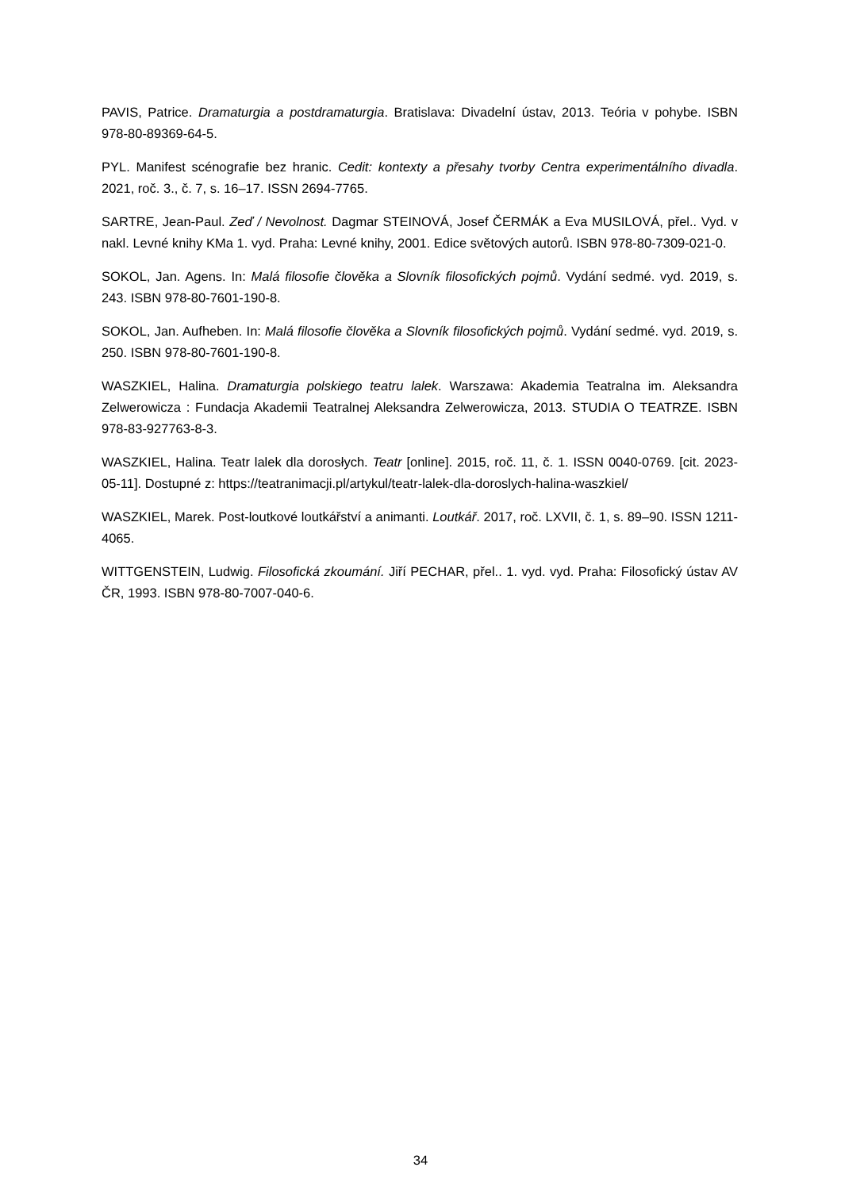PAVIS, Patrice. Dramaturgia a postdramaturgia. Bratislava: Divadelní ústav, 2013. Teória v pohybe. ISBN 978-80-89369-64-5.
PYL. Manifest scénografie bez hranic. Cedit: kontexty a přesahy tvorby Centra experimentálního divadla. 2021, roč. 3., č. 7, s. 16–17. ISSN 2694-7765.
SARTRE, Jean-Paul. Zeď / Nevolnost. Dagmar STEINOVÁ, Josef ČERMÁK a Eva MUSILOVÁ, přel.. Vyd. v nakl. Levné knihy KMa 1. vyd. Praha: Levné knihy, 2001. Edice světových autorů. ISBN 978-80-7309-021-0.
SOKOL, Jan. Agens. In: Malá filosofie člověka a Slovník filosofických pojmů. Vydání sedmé. vyd. 2019, s. 243. ISBN 978-80-7601-190-8.
SOKOL, Jan. Aufheben. In: Malá filosofie člověka a Slovník filosofických pojmů. Vydání sedmé. vyd. 2019, s. 250. ISBN 978-80-7601-190-8.
WASZKIEL, Halina. Dramaturgia polskiego teatru lalek. Warszawa: Akademia Teatralna im. Aleksandra Zelwerowicza : Fundacja Akademii Teatralnej Aleksandra Zelwerowicza, 2013. STUDIA O TEATRZE. ISBN 978-83-927763-8-3.
WASZKIEL, Halina. Teatr lalek dla dorosłych. Teatr [online]. 2015, roč. 11, č. 1. ISSN 0040-0769. [cit. 2023-05-11]. Dostupné z: https://teatranimacji.pl/artykul/teatr-lalek-dla-doroslych-halina-waszkiel/
WASZKIEL, Marek. Post-loutkové loutkářství a animanti. Loutkář. 2017, roč. LXVII, č. 1, s. 89–90. ISSN 1211-4065.
WITTGENSTEIN, Ludwig. Filosofická zkoumání. Jiří PECHAR, přel.. 1. vyd. vyd. Praha: Filosofický ústav AV ČR, 1993. ISBN 978-80-7007-040-6.
34